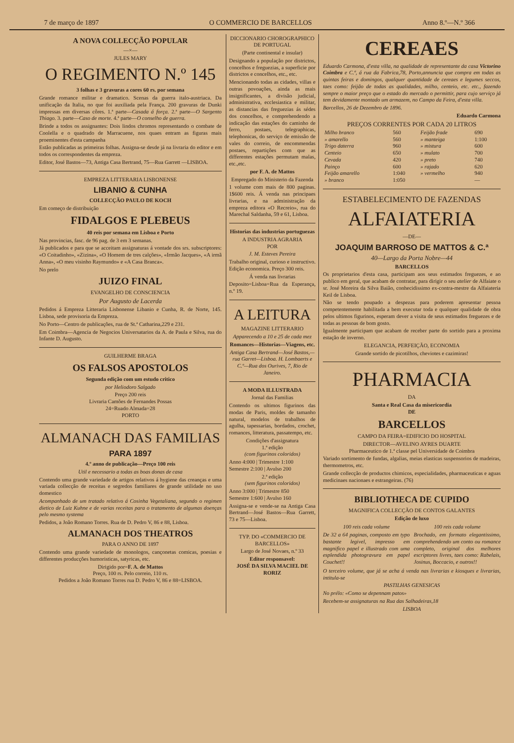7 de março de 1897 O COMMERCIO DE BARCELLOS Anno 8.º—N.º 366
A NOVA COLLECÇÃO POPULAR
—×—
JULES MARY
O REGIMENTO N.º 145
3 folhas e 3 gravuras a cores 60 rs. por semana
Grande romance militar e dramatico. Scenas da guerra italo-austriaca. Da unificação da Italia, no que foi auxiliada pela França. 200 gravuras de Dunki impressas em diversas côres. 1.ª parte—Casada á força. 2.ª parte—O Sargento Thiago. 3. parte—Caso de morte. 4.ª parte—O conselho de guerra.
Brinde a todos os assignantes: Dois lindos chromos representando o combate de Coolella e o quadrado de Marracuene, nos quaes entram as figuras mais proeminentes d'esta campanha
Estão publicadas as primeiras folhas. Assigna-se desde já na livraria do editor e em todos os correspondentes da empreza.
Editor, José Bastos—73, Antiga Casa Bertrand, 75—Rua Garrett —LISBOA.
EMPREZA LITTERARIA LISBONENSE
LIBANIO & CUNHA
COLLECÇÃO PAULO DE KOCH
Em começo de distribuição
FIDALGOS E PLEBEUS
40 reis por semana em Lisboa e Porto
Nas provincias, fasc. de 96 pag. de 3 em 3 semanas.
Já publicados e para que se acceitam assignaturas á vontade dos srs. subscriptores: «O Coitadinho», «Zizina», «O Homem de tres calções», «Irmão Jacques», «A irmã Anna», «O meu visinho Raymundo» e «A Casa Branca».
No prelo
JUIZO FINAL
EVANGELHO DE CONSCIENCIA
Por Augusto de Lacerda
Pedidos á Empreza Litteraria Lisbonense Libanio e Cunha, R. de Norte, 145. Lisboa, sede provisoria da Empreza.
No Porto—Centro de publicações, rua de St.ª Catharina,229 e 231.
Em Coimbra—Agencia de Negocios Universatarios da A. de Paula e Silva, rua do Infante D. Augusto.
GUILHERME BRAGA
OS FALSOS APOSTOLOS
Segunda edição com um estudo critico
por Heliodoro Salgado
Preço 200 reis
Livraria Camões de Fernandes Possas
24=Ruado Almada=28
PORTO
ALMANACH DAS FAMILIAS
PARA 1897
4.º anno de publicação—Preço 100 reis
Util e necessario a todas as boas donas de casa
Contendo uma grande variedade de artigos relativos á hygiene das creanças e uma variada collecção de receitas e segredos familiares de grande utilidade no uso domestico
Acompanhado de um tratado relativo á Cosinha Vegetaliana, segundo o regimen dietico de Luiz Kuhne e de varias receitas para o tratamento de algumas doenças pelo mesmo systema
Pedidos, a João Romano Torres. Rua de D. Pedro V, 86 e 88, Lisboa.
ALMANACH DOS THEATROS
PARA O ANNO DE 1897
Contendo uma grande variedade de monologos, cançonetas comicas, poesias e differentes producções humoristicas, satyricas, etc.
Dirigido por=F. A. de Mattos
Preço, 100 rs. Pelo correio, 110 rs.
Pedidos a João Romano Torres rua D. Pedro V, 86 e 88=LISBOA.
DICCIONARIO CHOROGRAPHICO
DE PORTUGAL
(Parte continental e insular)
Designando a população por districtos, concelhos e freguezias, a superficie por districtos e concelhos, etc., etc.
Mencionando todas as cidades, villas e outras povoações, ainda as mais insignificantes, a divisão judicial, administrativa, ecclesiastica e militar, as distancias das freguezias ás sédes dos concelhos, e comprehendendo a indicação das estações do caminho de ferro, postaes, telegraphicas, telephonicas, do serviço de emissão de vales do correio, de encommendas postaes, repartições com que as differentes estações permutam malas, etc.,etc.
por F. A. de Mattos
Empregado do Ministerio da Fazenda
1 volume com mais de 800 paginas. 1$600 reis. Á venda nas principaes livrarias, e na administração da empreza editora «O Recreio», rua do Marechal Saldanha, 59 e 61, Lisboa.
Historias das industrias portuguezas
A INDUSTRIA AGRARIA
POR
J. M. Esteves Pereira
Trabalho original, curioso e instructivo. Edição economica. Preço 300 reis.
Á venda nas livrarias
Deposito=Lisboa=Rua da Esperança, n.º 19.
A LEITURA
MAGAZINE LITTERARIO
Apparecendo a 10 e 25 de cada mez
Romances—Historias—Viagens, etc.
Antiga Casa Bertrand—José Bastos,—rua Garret—Lisboa. H. Lombaerts e C.º—Rua dos Ourives, 7, Rio de Janeiro.
A MODA ILLUSTRADA
Jornal das Familias
Contendo os ultimos figurinos das modas de Paris, moldes de tamanho natural, modelos de trabalhos de agulha, tapessarias, bordados, crochet, romances, litteratura, passatempo, etc.
Condições d'assignatura
1.ª edição
(com figurinos coloridos)
Anno 4:000 | Trimestre 1:100
Semestre 2:100 | Avulso 200
2.ª edição
(sem figurinos coloridos)
Anno 3:000 | Trimestre 850
Semestre 1:600 | Avulso 160
Assigna-se e vende-se na Antiga Casa Bertrand—José Bastos—Rua Garrett, 73 e 75—Lisboa.
TYP. DO «COMMERCIO DE BARCELLOS»
Largo de José Novaes, n.º 33
Editor responsavel:
JOSÉ DA SILVA MACIEL DE RORIZ
CEREAES
Eduardo Carmona, d'esta villa, na qualidade de representante da casa Victorino Coimbra e C.ª, á rua da Fabrica,78, Porto,annuncia que compra em todas as quintas feiras e domingos, qualquer quantidade de cereaes e legumes seccos, taes como: feijão de todas as qualidades, milho, centeio, etc. etc., fazendo sempre o maior preço que o estado do mercado o permittir, para cujo serviço já tem devidamente montado um armazem, no Campo da Feira, d'esta villa.
Barcellos, 26 de Dezembro de 1896.
Eduardo Carmona
PREÇOS CORRENTES POR CADA 20 LITROS
| Milho branco | 560 | Feijão frade | 690 |
| » amarello | 560 | » manteiga | 1:100 |
| Trigo daterra | 960 | » mistura | 600 |
| Centeio | 650 | » mulato | 700 |
| Cevada | 420 | » preto | 740 |
| Painço | 600 | » rajado | 620 |
| Feijão amarello | 1:040 | » vermelho | 940 |
| » branco | 1:050 | | — |
ESTABELECIMENTO DE FAZENDAS
ALFAIATERIA
—DE—
JOAQUIM BARROSO DE MATTOS & C.ª
40—Largo da Porta Nobre—44
BARCELLOS
Os proprietarios d'esta casa, participam aos seus estimados freguezes, e ao publico em geral, que acabam de contratar, para dirigir o seu atelier de Alfaiate o sr. José Moreira da Silva Baião, conhecidissimo ex-contra-mestre da Alfaiateria Keil de Lisboa.
Não se tendo poupado a despezas para poderem apresentar pessoa competentemente habilitada a bem executar toda e qualquer qualidade de obra pelos ultimos figurinos, esperam dever a visita de seus estimados freguezes e de todas as pessoas de bom gosto.
Igualmente participam que acabam de receber parte do sortido para a proxima estação de inverno.
ELEGANCIA, PERFEIÇÃO, ECONOMIA
Grande sortido de picotilhos, cheviotes e cazimiras!
PHARMACIA
DA
Santa e Real Casa da misericordia
DE
BARCELLOS
CAMPO DA FEIRA=EDIFICIO DO HOSPITAL
DIRECTOR—AVELINO AYRES DUARTE
Pharmaceutico de 1.ª classe pel Universidade de Coimbra
Variado sortimento de fundas, algalias, meias elasticas suspensorios de madeiras, thermometros, etc.
Grande collecção de productos chimicos, especialidades, pharmaceuticas e aguas medicinaes nacionaes e estrangeiras. (76)
BIBLIOTHECA DE CUPIDO
MAGNIFICA COLLECÇÃO DE CONTOS GALANTES
Edição de luxo
100 reis cada volume
De 32 a 64 paginas, composto em typo bastante legivel, impresso em magnifico papel e illustrado com uma esplendida photogravura em papel Couchet!!
100 reis cada volume
Brochado, em formato elegantissimo, comprehendendo um conto ou romance completo, original dos melhores escriptores livres, taes como: Rabelais, Josinus, Boccacio, e outros!!
O terceiro volume, que já se acha á venda nas livrarias e kiosques e livrarias, intitula-se
PASTILHAS GENESICAS
No prélo: «Como se depennam patos»
Recebem-se assignaturas na Rua das Salhadeiras,18
LISBOA